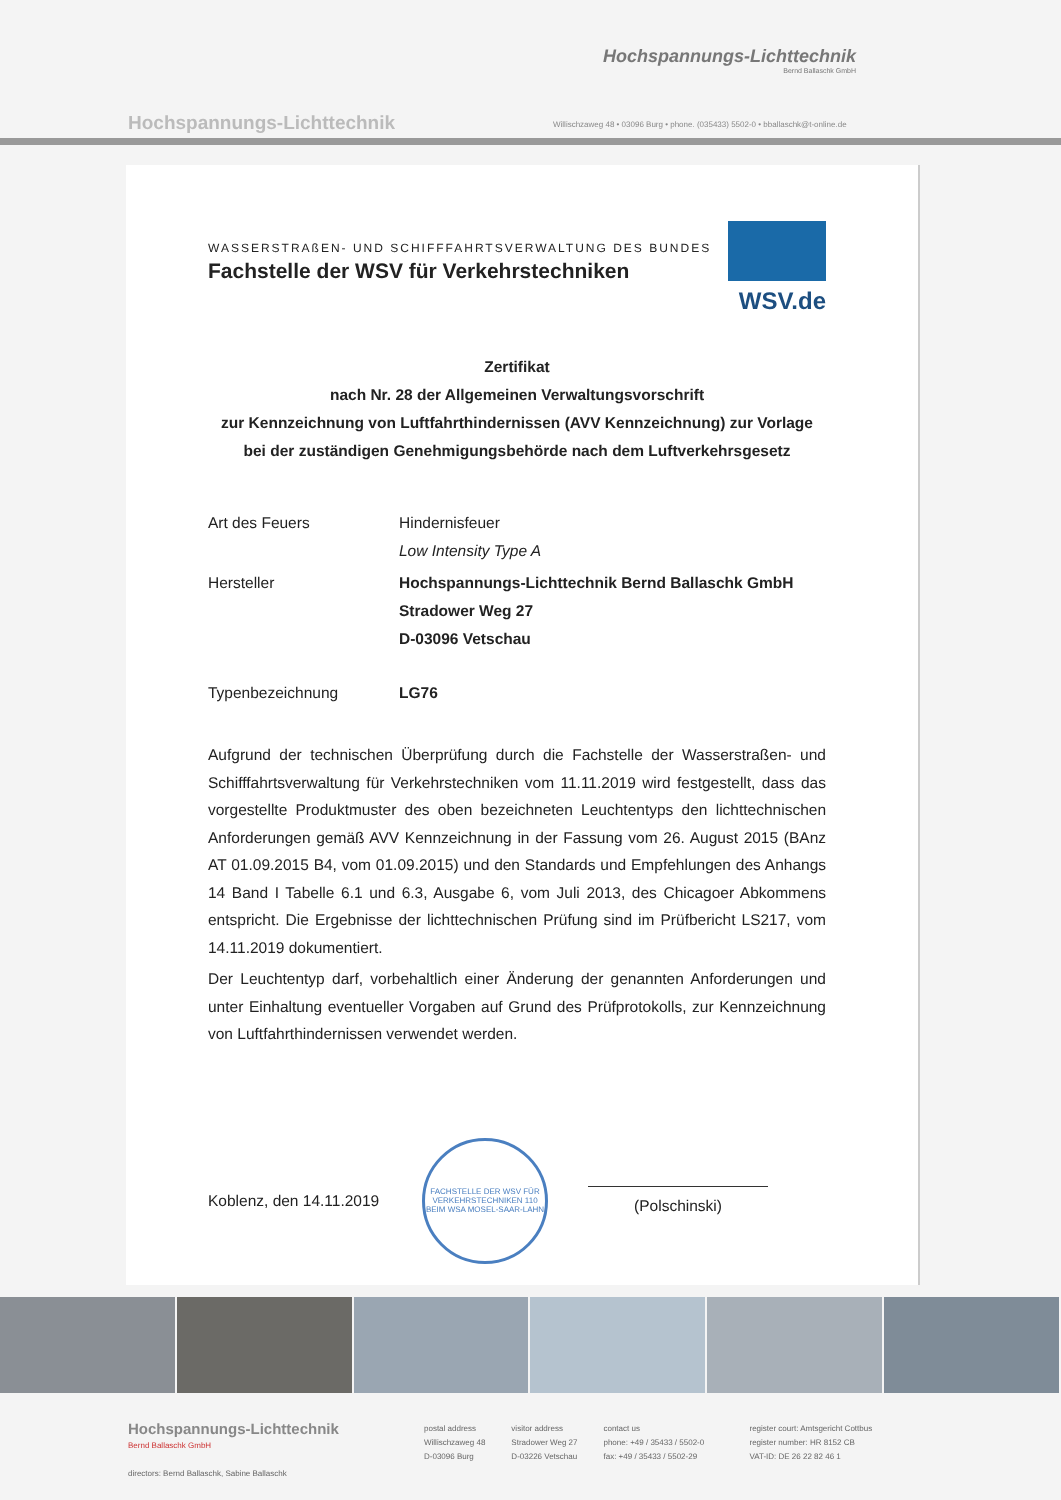Hochspannungs-Lichttechnik
Bernd Ballaschk GmbH
Hochspannungs-Lichttechnik
Willischzaweg 48 • 03096 Burg • phone. (035433) 5502-0 • bballaschk@t-online.de
WSV.de
WASSERSTRAßEN- UND SCHIFFFAHRTSVERWALTUNG DES BUNDES
Fachstelle der WSV für Verkehrstechniken
Zertifikat
nach Nr. 28 der Allgemeinen Verwaltungsvorschrift
zur Kennzeichnung von Luftfahrthindernissen (AVV Kennzeichnung) zur Vorlage
bei der zuständigen Genehmigungsbehörde nach dem Luftverkehrsgesetz
Art des Feuers Hindernisfeuer
Low Intensity Type A
Hersteller Hochspannungs-Lichttechnik Bernd Ballaschk GmbH
Stradower Weg 27
D-03096 Vetschau
Typenbezeichnung LG76
Aufgrund der technischen Überprüfung durch die Fachstelle der Wasserstraßen- und Schifffahrtsverwaltung für Verkehrstechniken vom 11.11.2019 wird festgestellt, dass das vorgestellte Produktmuster des oben bezeichneten Leuchtentyps den lichttechnischen Anforderungen gemäß AVV Kennzeichnung in der Fassung vom 26. August 2015 (BAnz AT 01.09.2015 B4, vom 01.09.2015) und den Standards und Empfehlungen des Anhangs 14 Band I Tabelle 6.1 und 6.3, Ausgabe 6, vom Juli 2013, des Chicagoer Abkommens entspricht. Die Ergebnisse der lichttechnischen Prüfung sind im Prüfbericht LS217, vom 14.11.2019 dokumentiert.
Der Leuchtentyp darf, vorbehaltlich einer Änderung der genannten Anforderungen und unter Einhaltung eventueller Vorgaben auf Grund des Prüfprotokolls, zur Kennzeichnung von Luftfahrthindernissen verwendet werden.
Koblenz, den 14.11.2019
FACHSTELLE DER WSV FÜR VERKEHRSTECHNIKEN 110 BEIM WSA MOSEL-SAAR-LAHN
(Polschinski)
Hochspannungs-Lichttechnik
Bernd Ballaschk GmbH
directors: Bernd Ballaschk, Sabine Ballaschk
postal address
Willischzaweg 48
D-03096 Burg
visitor address
Stradower Weg 27
D-03226 Vetschau
contact us
phone: +49 / 35433 / 5502-0
fax: +49 / 35433 / 5502-29
register court: Amtsgericht Cottbus
register number: HR 8152 CB
VAT-ID: DE 26 22 82 46 1